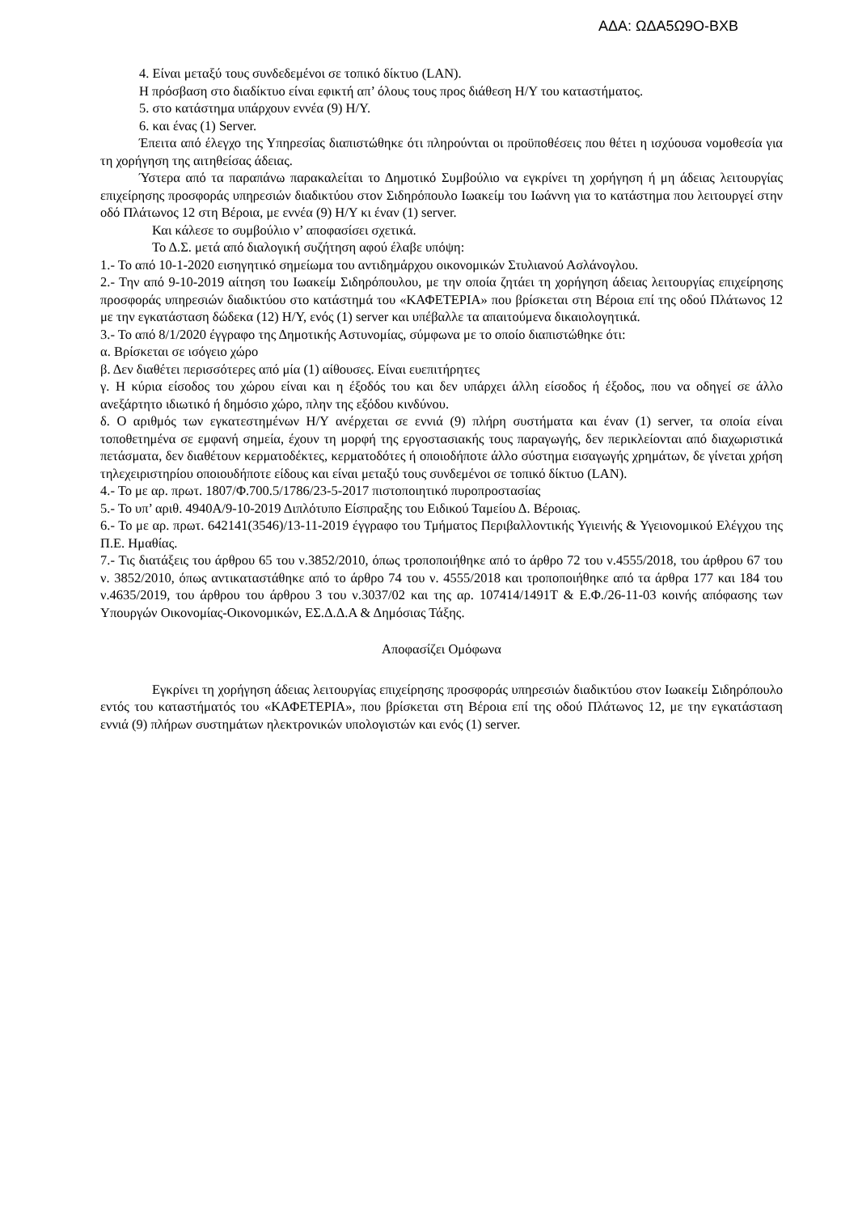ΑΔΑ: ΩΔΑ5Ω9Ο-ΒΧΒ
4. Είναι μεταξύ τους συνδεδεμένοι σε τοπικό δίκτυο (LAN).
Η πρόσβαση στο διαδίκτυο είναι εφικτή απ’ όλους τους προς διάθεση Η/Υ του καταστήματος.
5. στο κατάστημα υπάρχουν εννέα (9) Η/Υ.
6. και ένας (1) Server.
Έπειτα από έλεγχο της Υπηρεσίας διαπιστώθηκε ότι πληρούνται οι προϋποθέσεις που θέτει η ισχύουσα νομοθεσία για τη χορήγηση της αιτηθείσας άδειας.
Ύστερα από τα παραπάνω παρακαλείται το Δημοτικό Συμβούλιο να εγκρίνει τη χορήγηση ή μη άδειας λειτουργίας επιχείρησης προσφοράς υπηρεσιών διαδικτύου στον Σιδηρόπουλο Ιωακείμ του Ιωάννη για το κατάστημα που λειτουργεί στην οδό Πλάτωνος 12 στη Βέροια, με εννέα (9) Η/Υ κι έναν (1) server.
Και κάλεσε το συμβούλιο ν’ αποφασίσει σχετικά.
Το Δ.Σ. μετά από διαλογική συζήτηση αφού έλαβε υπόψη:
1.- Το από 10-1-2020 εισηγητικό σημείωμα του αντιδημάρχου οικονομικών Στυλιανού Ασλάνογλου.
2.- Την από 9-10-2019 αίτηση του Ιωακείμ Σιδηρόπουλου, με την οποία ζητάει τη χορήγηση άδειας λειτουργίας επιχείρησης προσφοράς υπηρεσιών διαδικτύου στο κατάστημά του «ΚΑΦΕΤΕΡΙΑ» που βρίσκεται στη Βέροια επί της οδού Πλάτωνος 12 με την εγκατάσταση δώδεκα (12) Η/Υ, ενός (1) server και υπέβαλλε τα απαιτούμενα δικαιολογητικά.
3.- Το από 8/1/2020 έγγραφο της Δημοτικής Αστυνομίας, σύμφωνα με το οποίο διαπιστώθηκε ότι:
α. Βρίσκεται σε ισόγειο χώρο
β. Δεν διαθέτει περισσότερες από μία (1) αίθουσες. Είναι ευεπιτήρητες
γ. Η κύρια είσοδος του χώρου είναι και η έξοδός του και δεν υπάρχει άλλη είσοδος ή έξοδος, που να οδηγεί σε άλλο ανεξάρτητο ιδιωτικό ή δημόσιο χώρο, πλην της εξόδου κινδύνου.
δ. Ο αριθμός των εγκατεστημένων Η/Υ ανέρχεται σε εννιά (9) πλήρη συστήματα και έναν (1) server, τα οποία είναι τοποθετημένα σε εμφανή σημεία, έχουν τη μορφή της εργοστασιακής τους παραγωγής, δεν περικλείονται από διαχωριστικά πετάσματα, δεν διαθέτουν κερματοδέκτες, κερματοδότες ή οποιοδήποτε άλλο σύστημα εισαγωγής χρημάτων, δε γίνεται χρήση τηλεχειριστηρίου οποιουδήποτε είδους και είναι μεταξύ τους συνδεμένοι σε τοπικό δίκτυο (LAN).
4.- Το με αρ. πρωτ. 1807/Φ.700.5/1786/23-5-2017 πιστοποιητικό πυροπροστασίας
5.- Το υπ’ αριθ. 4940Α/9-10-2019 Διπλότυπο Είσπραξης του Ειδικού Ταμείου Δ. Βέροιας.
6.- Το με αρ. πρωτ. 642141(3546)/13-11-2019 έγγραφο του Τμήματος Περιβαλλοντικής Υγιεινής & Υγειονομικού Ελέγχου της Π.Ε. Ημαθίας.
7.- Τις διατάξεις του άρθρου 65 του ν.3852/2010, όπως τροποποιήθηκε από το άρθρο 72 του ν.4555/2018, του άρθρου 67 του ν. 3852/2010, όπως αντικαταστάθηκε από το άρθρο 74 του ν. 4555/2018 και τροποποιήθηκε από τα άρθρα 177 και 184 του ν.4635/2019, του άρθρου του άρθρου 3 του ν.3037/02 και της αρ. 107414/1491Τ & Ε.Φ./26-11-03 κοινής απόφασης των Υπουργών Οικονομίας-Οικονομικών, ΕΣ.Δ.Δ.Α & Δημόσιας Τάξης.
Αποφασίζει Ομόφωνα
Εγκρίνει τη χορήγηση άδειας λειτουργίας επιχείρησης προσφοράς υπηρεσιών διαδικτύου στον Ιωακείμ Σιδηρόπουλο εντός του καταστήματός του «ΚΑΦΕΤΕΡΙΑ», που βρίσκεται στη Βέροια επί της οδού Πλάτωνος 12, με την εγκατάσταση εννιά (9) πλήρων συστημάτων ηλεκτρονικών υπολογιστών και ενός (1) server.